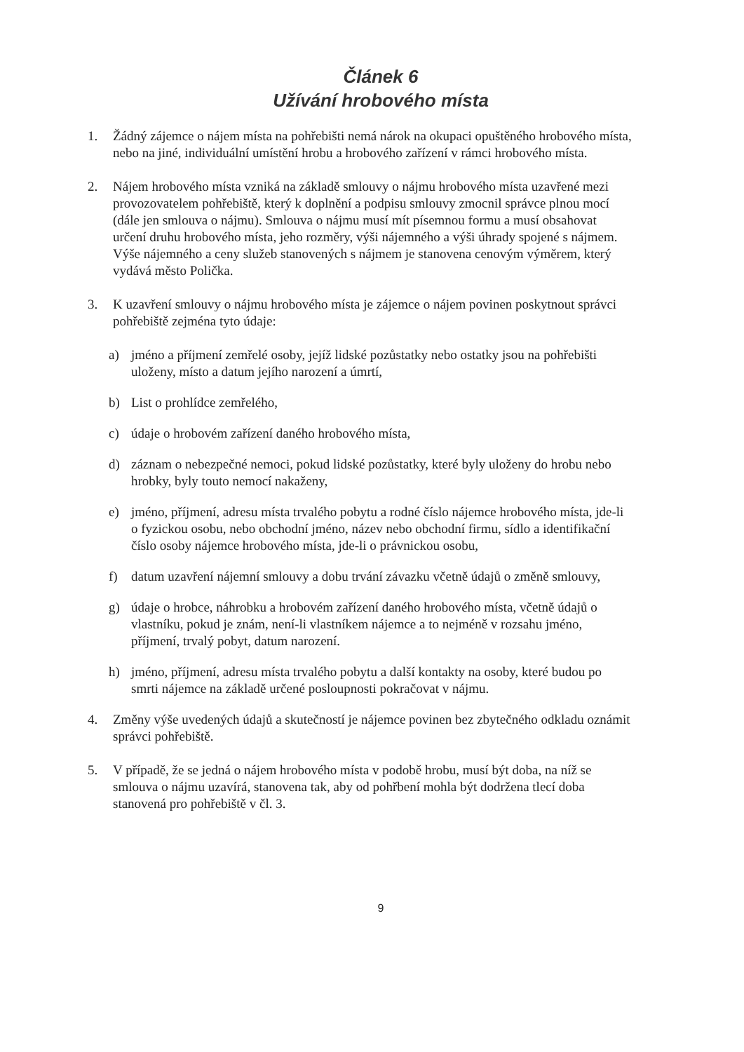Článek 6
Užívání hrobového místa
1. Žádný zájemce o nájem místa na pohřebišti nemá nárok na okupaci opuštěného hrobového místa, nebo na jiné, individuální umístění hrobu a hrobového zařízení v rámci hrobového místa.
2. Nájem hrobového místa vzniká na základě smlouvy o nájmu hrobového místa uzavřené mezi provozovatelem pohřebiště, který k doplnění a podpisu smlouvy zmocnil správce plnou mocí (dále jen smlouva o nájmu). Smlouva o nájmu musí mít písemnou formu a musí obsahovat určení druhu hrobového místa, jeho rozměry, výši nájemného a výši úhrady spojené s nájmem. Výše nájemného a ceny služeb stanovených s nájmem je stanovena cenovým výměrem, který vydává město Polička.
3. K uzavření smlouvy o nájmu hrobového místa je zájemce o nájem povinen poskytnout správci pohřebiště zejména tyto údaje:
a) jméno a příjmení zemřelé osoby, jejíž lidské pozůstatky nebo ostatky jsou na pohřebišti uloženy, místo a datum jejího narození a úmrtí,
b) List o prohlídce zemřelého,
c) údaje o hrobovém zařízení daného hrobového místa,
d) záznam o nebezpečné nemoci, pokud lidské pozůstatky, které byly uloženy do hrobu nebo hrobky, byly touto nemocí nakaženy,
e) jméno, příjmení, adresu místa trvalého pobytu a rodné číslo nájemce hrobového místa, jde-li o fyzickou osobu, nebo obchodní jméno, název nebo obchodní firmu, sídlo a identifikační číslo osoby nájemce hrobového místa, jde-li o právnickou osobu,
f) datum uzavření nájemní smlouvy a dobu trvání závazku včetně údajů o změně smlouvy,
g) údaje o hrobce, náhrobku a hrobovém zařízení daného hrobového místa, včetně údajů o vlastníku, pokud je znám, není-li vlastníkem nájemce a to nejméně v rozsahu jméno, příjmení, trvalý pobyt, datum narození.
h) jméno, příjmení, adresu místa trvalého pobytu a další kontakty na osoby, které budou po smrti nájemce na základě určené posloupnosti pokračovat v nájmu.
4. Změny výše uvedených údajů a skutečností je nájemce povinen bez zbytečného odkladu oznámit správci pohřebiště.
5. V případě, že se jedná o nájem hrobového místa v podobě hrobu, musí být doba, na níž se smlouva o nájmu uzavírá, stanovena tak, aby od pohřbení mohla být dodržena tlecí doba stanovená pro pohřebiště v čl. 3.
9